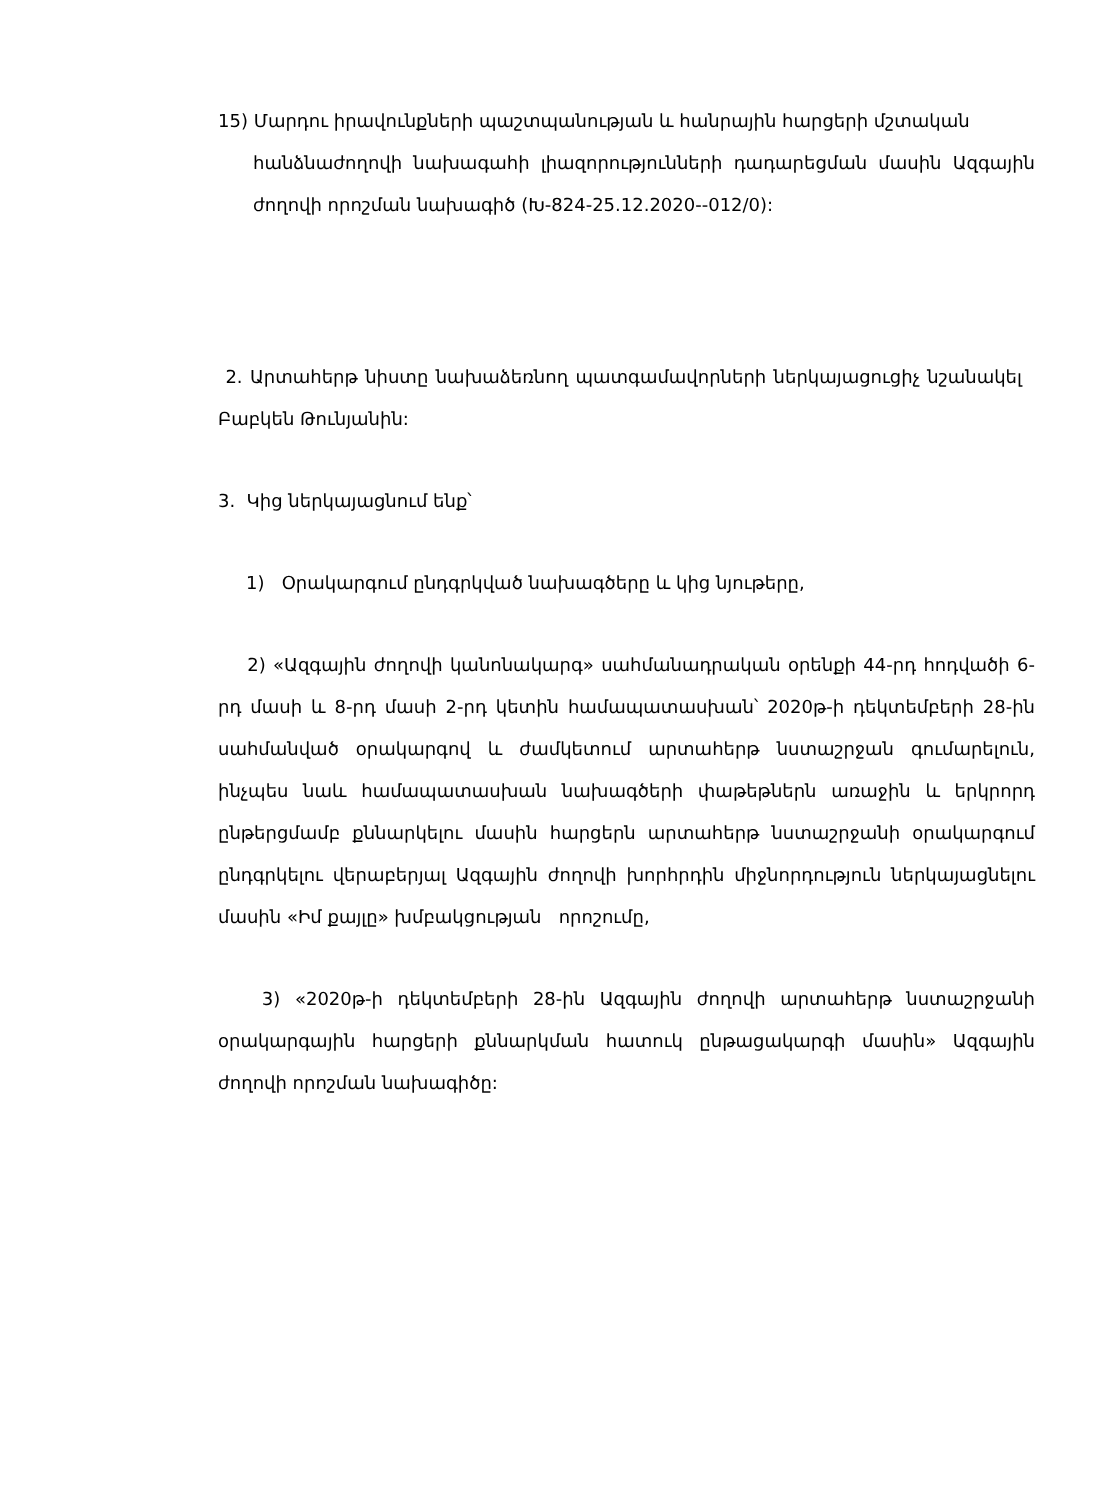15) Մարդու իրավունքների պաշտպանության և հանրային հարցերի մշտական
հանձնաժողովի նախագահի լիազորությունների դադարեցման մասին Ազգային ժողովի որոշման նախագիծ (Խ-824-25.12.2020--012/0):
2. Արտահերթ նիստը նախաձեռնող պատգամավորների ներկայացուցիչ նշանակել Բաբկեն Թունյանին:
3. Կից ներկայացնում ենք՝
1) Օրակարգում ընդգրկված նախագծերը և կից նյութերը,
2) «Ազգային ժողովի կանոնակարգ» սահմանադրական օրենքի 44-րդ հոդվածի 6-րդ մասի և 8-րդ մասի 2-րդ կետին համապատասխան՝ 2020թ-ի դեկտեմբերի 28-ին սահմանված օրակարգով և ժամկետում արտահերթ նստաշրջան գումարելուն, ինչպես նաև համապատասխան նախագծերի փաթեթներն առաջին և երկրորդ ընթերցմամբ քննարկելու մասին հարցերն արտահերթ նստաշրջանի օրակարգում ընդգրկելու վերաբերյալ Ազգային ժողովի խորհրդին միջնորդություն ներկայացնելու մասին «Իմ քայլը» խմբակցության որոշումը,
3) «2020թ-ի դեկտեմբերի 28-ին Ազգային ժողովի արտահերթ նստաշրջանի օրակարգային հարցերի քննարկման հատուկ ընթացակարգի մասին» Ազգային ժողովի որոշման նախագիծը: